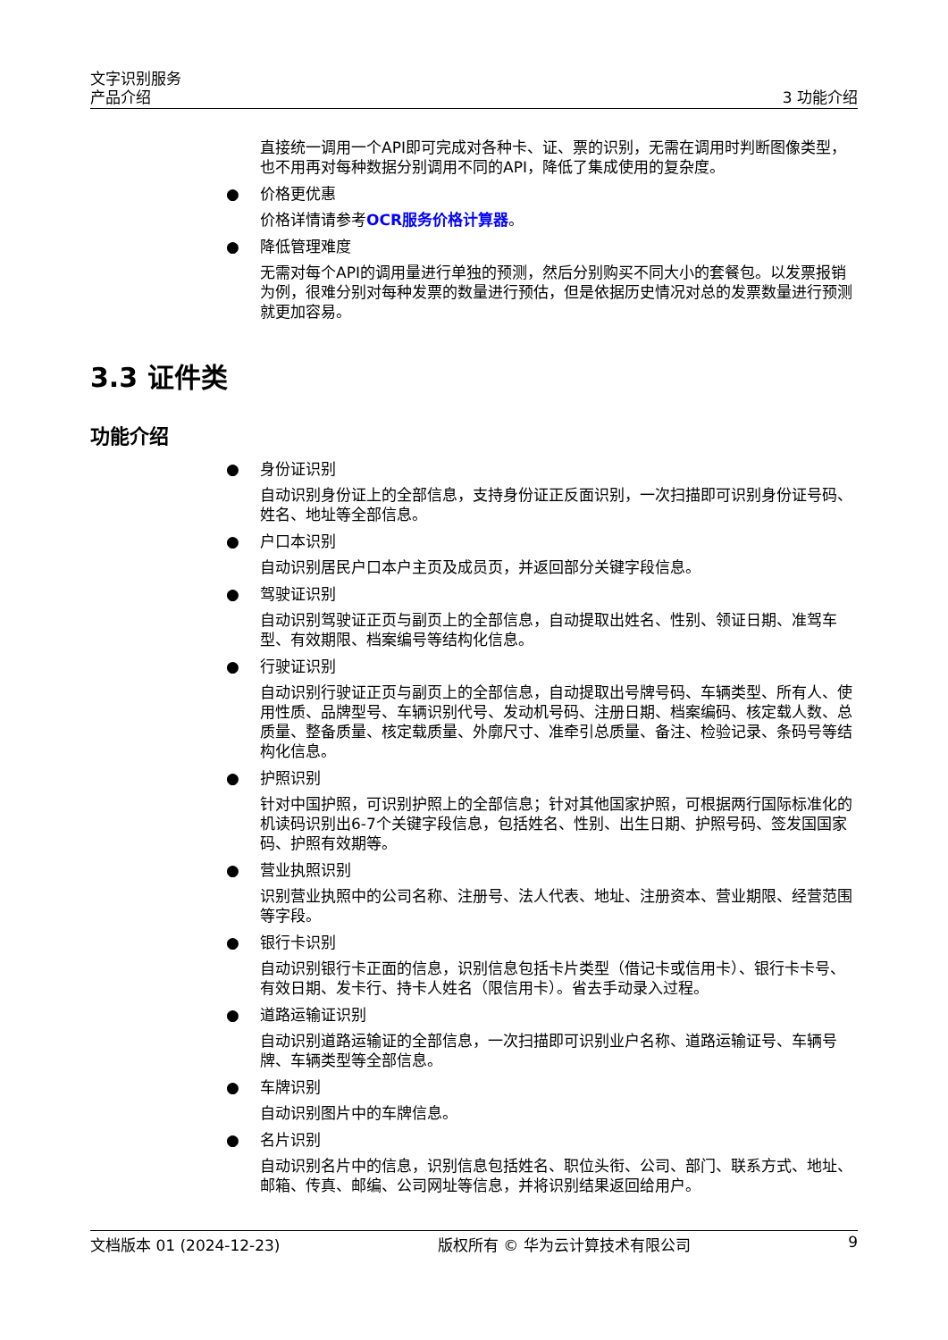文字识别服务
产品介绍
3 功能介绍
直接统一调用一个API即可完成对各种卡、证、票的识别，无需在调用时判断图像类型，也不用再对每种数据分别调用不同的API，降低了集成使用的复杂度。
● 价格更优惠
价格详情请参考OCR服务价格计算器。
● 降低管理难度
无需对每个API的调用量进行单独的预测，然后分别购买不同大小的套餐包。以发票报销为例，很难分别对每种发票的数量进行预估，但是依据历史情况对总的发票数量进行预测就更加容易。
3.3 证件类
功能介绍
● 身份证识别
自动识别身份证上的全部信息，支持身份证正反面识别，一次扫描即可识别身份证号码、姓名、地址等全部信息。
● 户口本识别
自动识别居民户口本户主页及成员页，并返回部分关键字段信息。
● 驾驶证识别
自动识别驾驶证正页与副页上的全部信息，自动提取出姓名、性别、领证日期、准驾车型、有效期限、档案编号等结构化信息。
● 行驶证识别
自动识别行驶证正页与副页上的全部信息，自动提取出号牌号码、车辆类型、所有人、使用性质、品牌型号、车辆识别代号、发动机号码、注册日期、档案编码、核定载人数、总质量、整备质量、核定载质量、外廓尺寸、准牵引总质量、备注、检验记录、条码号等结构化信息。
● 护照识别
针对中国护照，可识别护照上的全部信息；针对其他国家护照，可根据两行国际标准化的机读码识别出6-7个关键字段信息，包括姓名、性别、出生日期、护照号码、签发国国家码、护照有效期等。
● 营业执照识别
识别营业执照中的公司名称、注册号、法人代表、地址、注册资本、营业期限、经营范围等字段。
● 银行卡识别
自动识别银行卡正面的信息，识别信息包括卡片类型（借记卡或信用卡）、银行卡卡号、有效日期、发卡行、持卡人姓名（限信用卡）。省去手动录入过程。
● 道路运输证识别
自动识别道路运输证的全部信息，一次扫描即可识别业户名称、道路运输证号、车辆号牌、车辆类型等全部信息。
● 车牌识别
自动识别图片中的车牌信息。
● 名片识别
自动识别名片中的信息，识别信息包括姓名、职位头衔、公司、部门、联系方式、地址、邮箱、传真、邮编、公司网址等信息，并将识别结果返回给用户。
文档版本 01 (2024-12-23) 版权所有 © 华为云计算技术有限公司 9